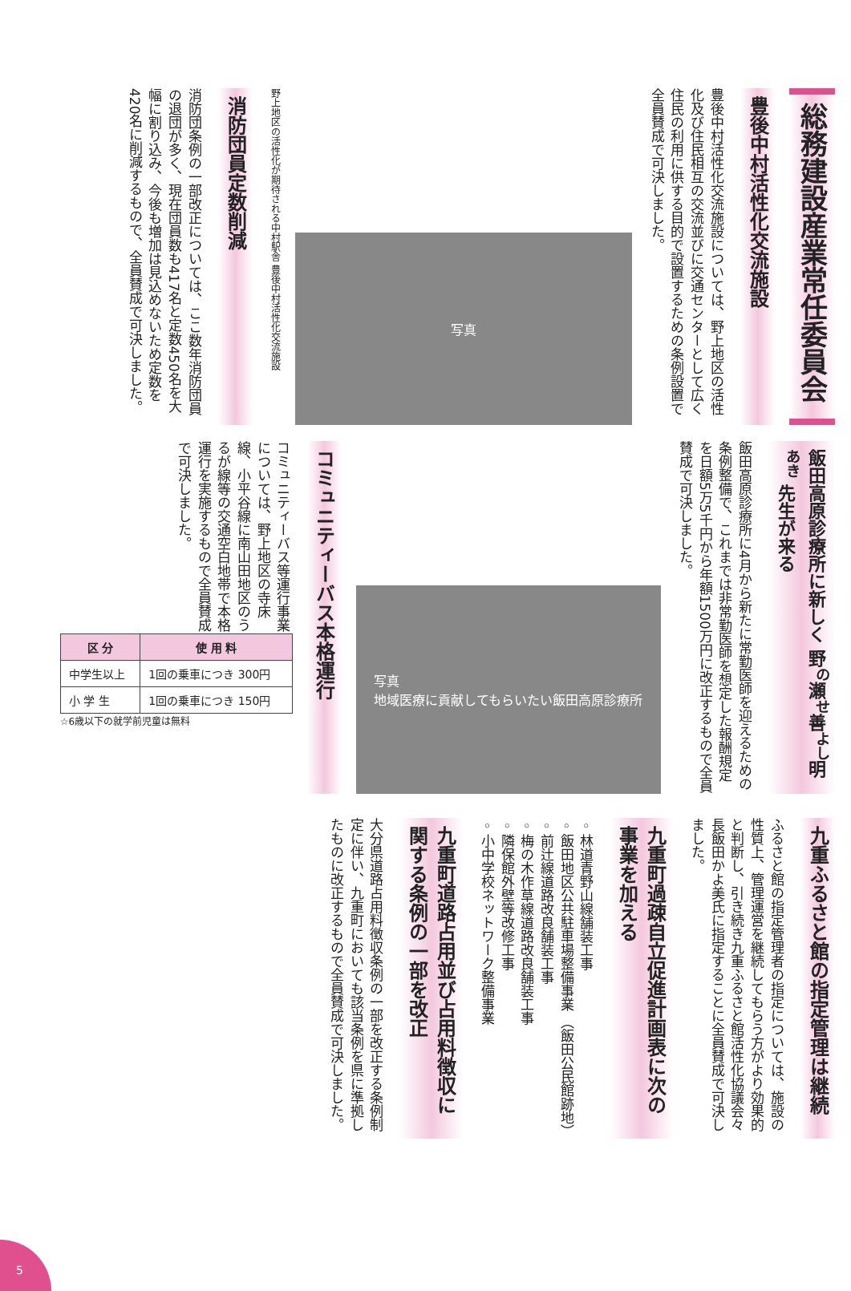総務建設産業常任委員会
豊後中村活性化交流施設
豊後中村活性化交流施設については、野上地区の活性化及び住民相互の交流並びに交通センターとして広く住民の利用に供する目的で設置するための条例設置で全員賛成で可決しました。
写真
野上地区の活性化が期待される中村駅舎 豊後中村活性化交流施設
消防団員定数削減
消防団条例の一部改正については、ここ数年消防団員の退団が多く、現在団員数も417名と定数450名を大幅に割り込み、今後も増加は見込めないため定数を420名に削減するもので、全員賛成で可決しました。
飯田高原診療所に新しく 野<sup>の</sup>瀬<sup>せ</sup>善<sup>よし</sup>明<sup>あき</sup> 先生が来る
飯田高原診療所に4月から新たに常勤医師を迎えるための条例整備で、これまでは非常勤医師を想定した報酬規定を日額5万5千円から年額1500万円に改正するもので全員賛成で可決しました。
写真
地域医療に貢献してもらいたい飯田高原診療所
コミュニティーバス本格運行
コミュニティーバス等運行事業については、野上地区の寺床線、小平谷線に南山田地区のうるが線等の交通空白地帯で本格運行を実施するもので全員賛成で可決しました。
| 区 分 | 使 用 料 |
| --- | --- |
| 中学生以上 | 1回の乗車につき 300円 |
| 小 学 生 | 1回の乗車につき 150円 |
☆6歳以下の就学前児童は無料
九重ふるさと館の指定管理は継続
ふるさと館の指定管理者の指定については、施設の性質上、管理運営を継続してもらう方がより効果的と判断し、引き続き九重ふるさと館活性化協議会々長飯田かよ美氏に指定することに全員賛成で可決しました。
九重町過疎自立促進計画表に次の事業を加える
◦林道青野山線舗装工事
◦飯田地区公共駐車場整備事業 （飯田公民館跡地）
◦前辻線道路改良舗装工事
◦梅の木作草線道路改良舗装工事
◦隣保館外壁等改修工事
◦小中学校ネットワーク整備事業
九重町道路占用並び占用料徴収に関する条例の一部を改正
大分県道路占用料徴収条例の一部を改正する条例制定に伴い、九重町においても該当条例を県に準拠したものに改正するもので全員賛成で可決しました。
5